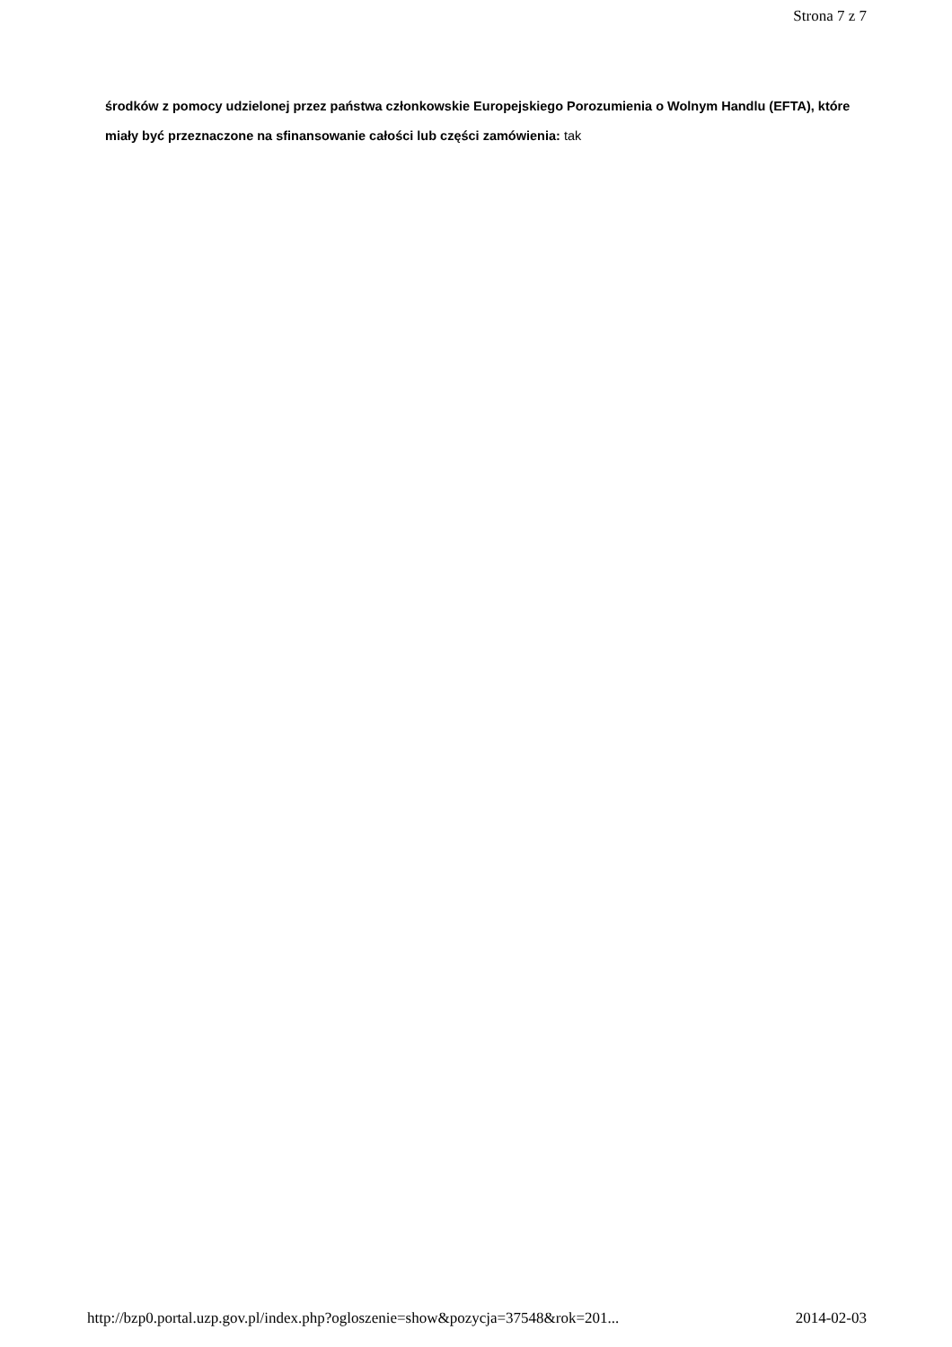Strona 7 z 7
środków z pomocy udzielonej przez państwa członkowskie Europejskiego Porozumienia o Wolnym Handlu (EFTA), które miały być przeznaczone na sfinansowanie całości lub części zamówienia: tak
http://bzp0.portal.uzp.gov.pl/index.php?ogloszenie=show&pozycja=37548&rok=201... 2014-02-03